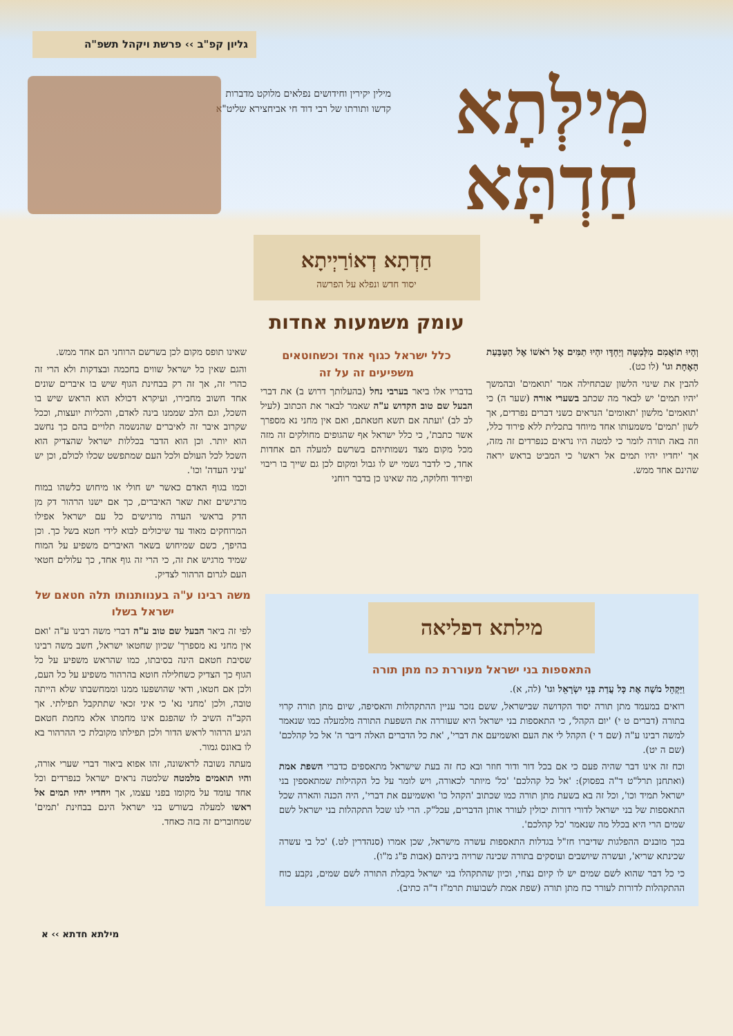גליון קפ"ב ›› פרשת ויקהל תשפ"ה
מִילְּתָא
חַדְתָּא
מילין יקירין וחידושים נפלאים מלוקט מדברות קדשו ותורתו של רבי דוד חי אביחצירא שליט"א
חַדְתָא דְאוֹרַיְיתָא
יסוד חדש ונפלא על הפרשה
עומק משמעות אחדות
וְהָיוּ תוֹאֲמִם מִלְּמַטָּה וְיַחְדָּו יִהְיוּ תַמִּים אֶל רֹאשׁוֹ אֶל הַטַּבַּעַת הָאֶחָת וגו' (לו כט).
להבין את שינוי הלשון שבתחילה אמר 'תואמים' ובהמשך 'יהיו תמים' יש לבאר מה שכתב בשערי אורה (שער ה) כי 'תואמים' מלשון 'תאומים' הנראים כשני דברים נפרדים, אך לשון 'תמים' משמעותו אחד מיוחד בתכלית ללא פירוד כלל, וזה באה תורה לומר כי למטה היו נראים כנפרדים זה מזה, אך 'יחדיו יהיו תמים אל ראשו' כי המביט בראש יראה שהינם אחד ממש.
כלל ישראל כגוף אחד וכשחוטאים משפיעים זה על זה
בדבריו אלו ביאר בערבי נחל (בהעלותך דרוש ב) את דברי הבעל שם טוב הקדוש ע"ה שאמר לבאר את הכתוב (לעיל לב לב) 'ועתה אם תשא חטאתם, ואם אין מחני נא מספרך אשר כתבת', כי כלל ישראל אף שהגופים מחולקים זה מזה מכל מקום מצד נשמותיהם בשרשם למעלה הם אחדות אחד, כי לדבר גשמי יש לו גבול ומקום לכן גם שייך בו ריבוי ופירוד וחלוקה, מה שאינו כן בדבר רוחני
שאינו תופס מקום לכן בשרשם הרוחני הם אחד ממש.
והגם שאין כל ישראל שווים בחכמה ובצדקות ולא הרי זה כהרי זה, אך זה רק בבחינת הגוף שיש בו איברים שונים אחד חשוב מחבירו, ועיקרא דכולא הוא הראש שיש בו השכל, וגם הלב שממנו בינה לאדם, והכליות יועצות, וככל שקרוב איבר זה לאיברים שהנשמה תלויים בהם כך נחשב הוא יותר. וכן הוא הדבר בכללות ישראל שהצדיק הוא השכל לכל העולם ולכל העם שמתפשט שכלו לכולם, וכן יש 'עיני העדה' וכו'.
וכמו בגוף האדם כאשר יש חולי או מיחוש כלשהו במוח מרגישים זאת שאר האיברים, כך אם ישנו הרהור דק מן הדק בראשי העדה מרגישים כל עם ישראל אפילו המרוחקים מאוד עד שיכולים לבוא לידי חטא בשל כך. וכן בהיפך, כשם שמיחוש בשאר האיברים משפיע על המוח שמיד מרגיש את זה, כי הרי זה גוף אחד, כך עלולים חטאי העם לגרום הרהור לצדיק.
מילתא דפליאה
התאספות בני ישראל מעוררת כח מתן תורה
וַיַּקְהֵל מֹשֶׁה אֶת כָּל עֲדַת בְּנֵי יִשְׂרָאֵל וגו' (לה, א).
רואים במעמד מתן תורה יסוד הקדושה שבישראל, ששם נזכר עניין ההתקהלות והאסיפה, שיום מתן תורה קרוי בתורה (דברים ט י) 'יום הקהל', כי התאספות בני ישראל היא שעוררה את השפעת התורה מלמעלה כמו שנאמר למשה רבינו ע"ה (שם ד י) הקהל לי את העם ואשמיעם את דברי', 'את כל הדברים האלה דיבר ה' אל כל קהלכם' (שם ה יט).
וכח זה אינו דבר שהיה פעם כי אם בכל דור ודור חוזר ובא כח זה בעת שישראל מתאספים כדברי השפת אמת (ואתחנן תרל"ט ד"ה בפסוק): 'אל כל קהלכם' 'כל' מיותר לכאורה, ויש לומר על כל הקהילות שמתאספין בני ישראל תמיד וכו', וכל זה בא בשעת מתן תורה כמו שכתוב 'הקהל כו' ואשמיעם את דברי', היה הכנה והארה שכל התאספות של בני ישראל לדורי דורות יכולין לעורר אותן הדברים, עכל"ק. הרי לנו שכל התקהלות בני ישראל לשם שמים הרי היא בכלל מה שנאמר 'כל קהלכם'.
בכך מובנים ההפלגות שדיברו חז"ל בגדלות התאספות עשרה מישראל, שכן אמרו (סנהדרין לט.) 'כל בי עשרה שכינתא שריא', ועשרה שיושבים ועוסקים בתורה שכינה שרויה ביניהם (אבות פ"ג מ"ו).
כי כל דבר שהוא לשם שמים יש לו קיום נצחי, וכיון שהתקהלו בני ישראל בקבלת התורה לשם שמים, נקבע כוח ההתקהלות לדורות לעורר כח מתן תורה (שפת אמת לשבועות תרמ"ז ד"ה כתיב).
משה רבינו ע"ה בענוותנותו תלה חטאם של ישראל בשלו
לפי זה ביאר הבעל שם טוב ע"ה דברי משה רבינו ע"ה 'ואם אין מחני נא מספרך' שכיון שחטאו ישראל, חשב משה רבינו שסיבת חטאם הינה בסיבתו, כמו שהראש משפיע על כל הגוף כך הצדיק כשחלילה חוטא בהרהור משפיע על כל העם, ולכן אם חטאו, ודאי שהושפעו ממנו וממחשבתו שלא הייתה טובה, ולכן 'מחני נא' כי איני זכאי שתתקבל תפילתי. אך הקב"ה השיב לו שהפגם אינו מחמתו אלא מחמת חטאם הגיע הרהור לראש הדור ולכן תפילתו מקובלת כי ההרהור בא לו באונס גמור.
מעתה נשובה לראשונה, זהו אפוא ביאור דברי שערי אורה, והיו תואמים מלמטה שלמטה נראים ישראל כנפרדים וכל אחד עומד על מקומו בפני עצמו, אך ויחדיו יהיו תמים אל ראשו למעלה בשורש בני ישראל הינם בבחינת 'תמים' שמחוברים זה בזה כאחד.
מילתא חדתא ›› א